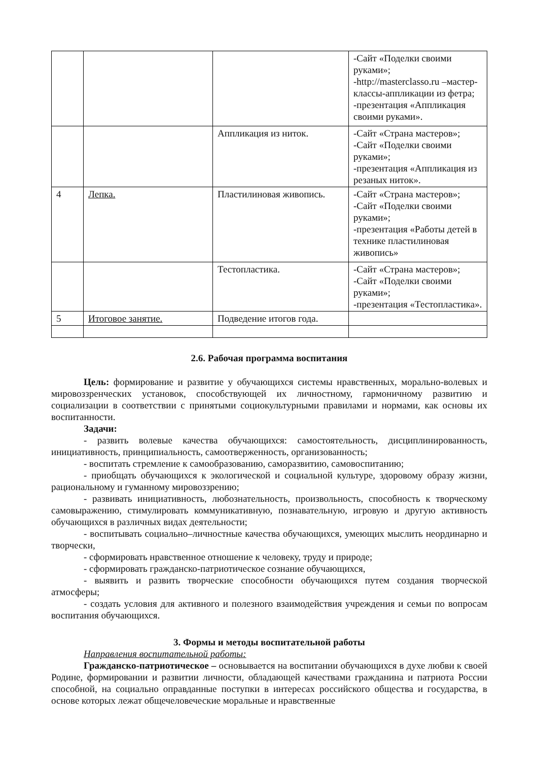| | | | -Сайт «Поделки своими руками»; -http://masterclasso.ru –мастер-классы-аппликации из фетра; -презентация «Аппликация своими руками». |
| | | Аппликация из ниток. | -Сайт «Страна мастеров»; -Сайт «Поделки своими руками»; -презентация «Аппликация из резаных ниток». |
| 4 | Лепка. | Пластилиновая живопись. | -Сайт «Страна мастеров»; -Сайт «Поделки своими руками»; -презентация «Работы детей в технике пластилиновая живопись» |
| | | Тестопластика. | -Сайт «Страна мастеров»; -Сайт «Поделки своими руками»; -презентация «Тестопластика». |
| 5 | Итоговое занятие. | Подведение итогов года. | |
2.6. Рабочая программа воспитания
Цель: формирование и развитие у обучающихся системы нравственных, морально-волевых и мировоззренческих установок, способствующей их личностному, гармоничному развитию и социализации в соответствии с принятыми социокультурными правилами и нормами, как основы их воспитанности.
Задачи:
- развить волевые качества обучающихся: самостоятельность, дисциплинированность, инициативность, принципиальность, самоотверженность, организованность;
- воспитать стремление к самообразованию, саморазвитию, самовоспитанию;
- приобщать обучающихся к экологической и социальной культуре, здоровому образу жизни, рациональному и гуманному мировоззрению;
- развивать инициативность, любознательность, произвольность, способность к творческому самовыражению, стимулировать коммуникативную, познавательную, игровую и другую активность обучающихся в различных видах деятельности;
- воспитывать социально–личностные качества обучающихся, умеющих мыслить неординарно и творчески,
- сформировать нравственное отношение к человеку, труду и природе;
- сформировать гражданско-патриотическое сознание обучающихся,
- выявить и развить творческие способности обучающихся путем создания творческой атмосферы;
- создать условия для активного и полезного взаимодействия учреждения и семьи по вопросам воспитания обучающихся.
3. Формы и методы воспитательной работы
Направления воспитательной работы:
Гражданско-патриотическое – основывается на воспитании обучающихся в духе любви к своей Родине, формировании и развитии личности, обладающей качествами гражданина и патриота России способной, на социально оправданные поступки в интересах российского общества и государства, в основе которых лежат общечеловеческие моральные и нравственные